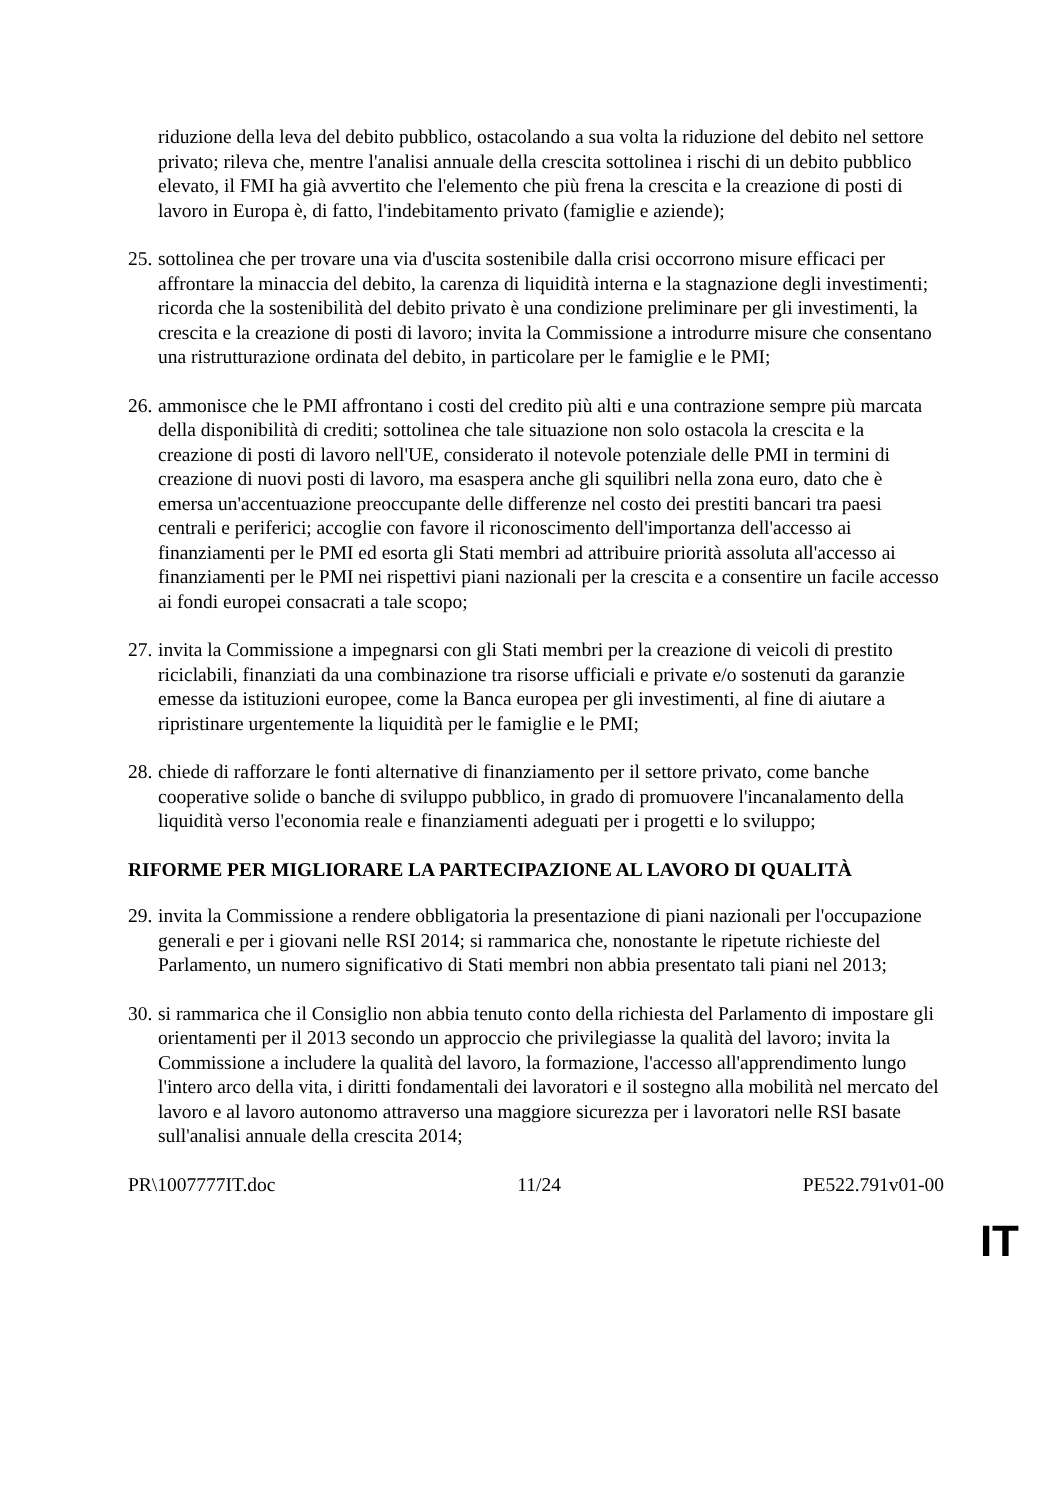riduzione della leva del debito pubblico, ostacolando a sua volta la riduzione del debito nel settore privato; rileva che, mentre l'analisi annuale della crescita sottolinea i rischi di un debito pubblico elevato, il FMI ha già avvertito che l'elemento che più frena la crescita e la creazione di posti di lavoro in Europa è, di fatto, l'indebitamento privato (famiglie e aziende);
25. sottolinea che per trovare una via d'uscita sostenibile dalla crisi occorrono misure efficaci per affrontare la minaccia del debito, la carenza di liquidità interna e la stagnazione degli investimenti; ricorda che la sostenibilità del debito privato è una condizione preliminare per gli investimenti, la crescita e la creazione di posti di lavoro; invita la Commissione a introdurre misure che consentano una ristrutturazione ordinata del debito, in particolare per le famiglie e le PMI;
26. ammonisce che le PMI affrontano i costi del credito più alti e una contrazione sempre più marcata della disponibilità di crediti; sottolinea che tale situazione non solo ostacola la crescita e la creazione di posti di lavoro nell'UE, considerato il notevole potenziale delle PMI in termini di creazione di nuovi posti di lavoro, ma esaspera anche gli squilibri nella zona euro, dato che è emersa un'accentuazione preoccupante delle differenze nel costo dei prestiti bancari tra paesi centrali e periferici; accoglie con favore il riconoscimento dell'importanza dell'accesso ai finanziamenti per le PMI ed esorta gli Stati membri ad attribuire priorità assoluta all'accesso ai finanziamenti per le PMI nei rispettivi piani nazionali per la crescita e a consentire un facile accesso ai fondi europei consacrati a tale scopo;
27. invita la Commissione a impegnarsi con gli Stati membri per la creazione di veicoli di prestito riciclabili, finanziati da una combinazione tra risorse ufficiali e private e/o sostenuti da garanzie emesse da istituzioni europee, come la Banca europea per gli investimenti, al fine di aiutare a ripristinare urgentemente la liquidità per le famiglie e le PMI;
28. chiede di rafforzare le fonti alternative di finanziamento per il settore privato, come banche cooperative solide o banche di sviluppo pubblico, in grado di promuovere l'incanalamento della liquidità verso l'economia reale e finanziamenti adeguati per i progetti e lo sviluppo;
RIFORME PER MIGLIORARE LA PARTECIPAZIONE AL LAVORO DI QUALITÀ
29. invita la Commissione a rendere obbligatoria la presentazione di piani nazionali per l'occupazione generali e per i giovani nelle RSI 2014; si rammarica che, nonostante le ripetute richieste del Parlamento, un numero significativo di Stati membri non abbia presentato tali piani nel 2013;
30. si rammarica che il Consiglio non abbia tenuto conto della richiesta del Parlamento di impostare gli orientamenti per il 2013 secondo un approccio che privilegiasse la qualità del lavoro; invita la Commissione a includere la qualità del lavoro, la formazione, l'accesso all'apprendimento lungo l'intero arco della vita, i diritti fondamentali dei lavoratori e il sostegno alla mobilità nel mercato del lavoro e al lavoro autonomo attraverso una maggiore sicurezza per i lavoratori nelle RSI basate sull'analisi annuale della crescita 2014;
PR\1007777IT.doc 11/24 PE522.791v01-00
IT